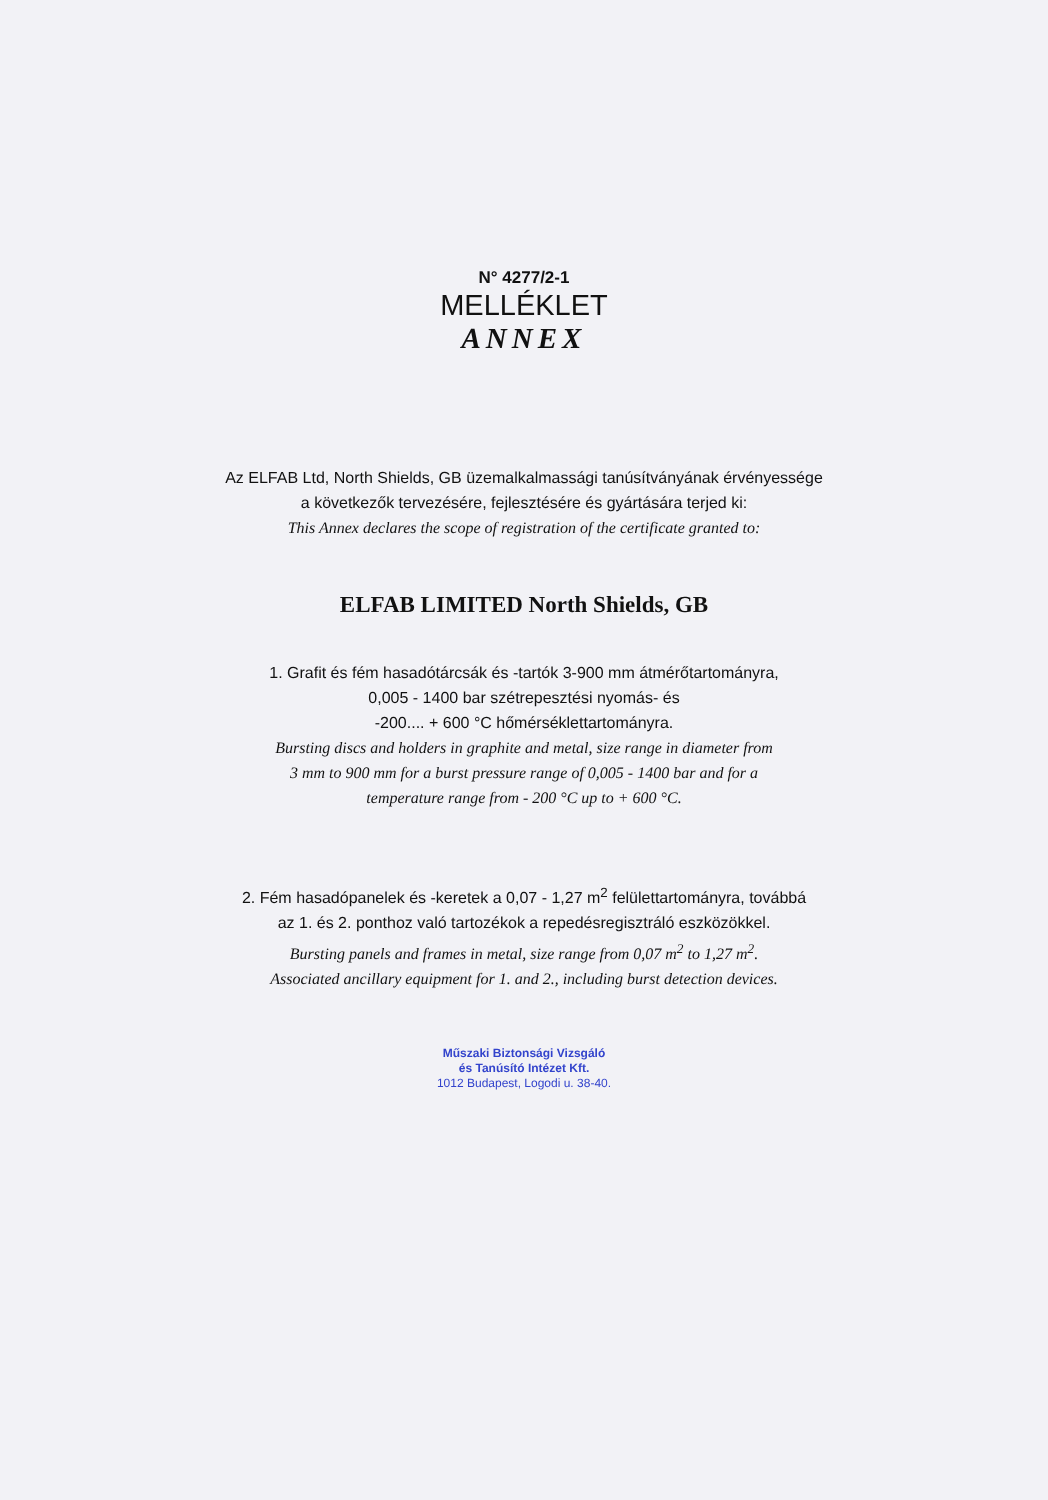N° 4277/2-1
MELLÉKLET
ANNEX
Az ELFAB Ltd, North Shields, GB üzemalkalmassági tanúsítványának érvényessége
a következők tervezésére, fejlesztésére és gyártására terjed ki:
This Annex declares the scope of registration of the certificate granted to:
ELFAB LIMITED North Shields, GB
1. Grafit és fém hasadótárcsák és -tartók 3-900 mm átmérőtartományra,
0,005 - 1400 bar szétrepesztési nyomás- és
-200.... + 600 °C hőmérséklettartományra.
Bursting discs and holders in graphite and metal, size range in diameter from
3 mm to 900 mm for a burst pressure range of 0,005 - 1400 bar and for a
temperature range from - 200 °C up to + 600 °C.
2. Fém hasadópanelek és -keretek a 0,07 - 1,27 m<sup>2</sup> felülettartományra, továbbá
az 1. és 2. ponthoz való tartozékok a repedésregisztráló eszközökkel.
Bursting panels and frames in metal, size range from 0,07 m<sup>2</sup> to 1,27 m<sup>2</sup>.
Associated ancillary equipment for 1. and 2., including burst detection devices.
Műszaki Biztonsági Vizsgáló
és Tanúsító Intézet Kft.
1012 Budapest, Logodi u. 38-40.